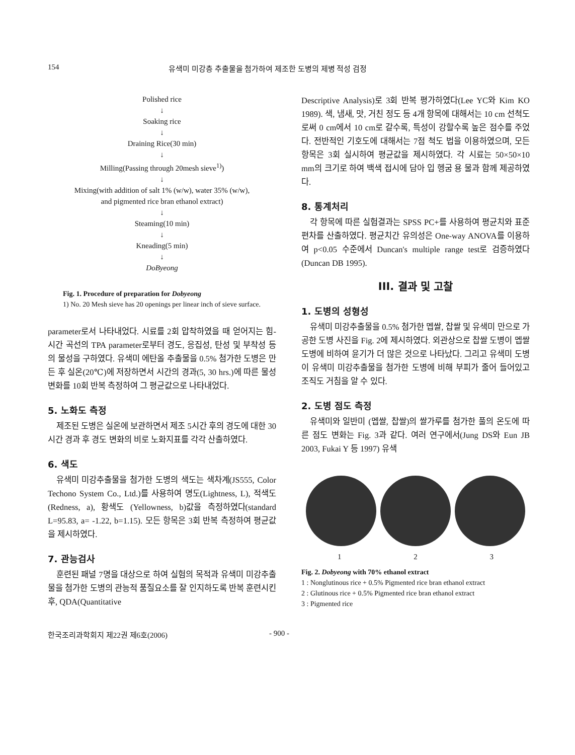154 유색미 미강층 추출물을 첨가하여 제조한 도병의 제병 적성 검정
Polished rice
↓
Soaking rice
↓
Draining Rice(30 min)
↓
Milling(Passing through 20mesh sieve<sup>1)</sup>)
↓
Mixing(with addition of salt 1% (w/w), water 35% (w/w),
and pigmented rice bran ethanol extract)
↓
Steaming(10 min)
↓
Kneading(5 min)
↓
DoByeong
Fig. 1. Procedure of preparation for Dobyeong
1) No. 20 Mesh sieve has 20 openings per linear inch of sieve surface.
parameter로서 나타내었다. 시료를 2회 압착하였을 때 얻어지는 힘-시간 곡선의 TPA parameter로부터 경도, 응집성, 탄성 및 부착성 등의 물성을 구하였다. 유색미 에탄올 추출물을 0.5% 첨가한 도병은 만든 후 실온(20℃)에 저장하면서 시간의 경과(5, 30 hrs.)에 따른 물성 변화를 10회 반복 측정하여 그 평균값으로 나타내었다.
5. 노화도 측정
제조된 도병은 실온에 보관하면서 제조 5시간 후의 경도에 대한 30시간 경과 후 경도 변화의 비로 노화지표를 각각 산출하였다.
6. 색도
유색미 미강추출물을 첨가한 도병의 색도는 색차계(JS555, Color Techono System Co., Ltd.)를 사용하여 명도(Lightness, L), 적색도(Redness, a), 황색도 (Yellowness, b)값을 측정하였다(standard L=95.83, a= -1.22, b=1.15). 모든 항목은 3회 반복 측정하여 평균값을 제시하였다.
7. 관능검사
훈련된 패널 7명을 대상으로 하여 실험의 목적과 유색미 미강추출물을 첨가한 도병의 관능적 품질요소를 잘 인지하도록 반복 훈련시킨 후, QDA(Quantitative
Descriptive Analysis)로 3회 반복 평가하였다(Lee YC와 Kim KO 1989). 색, 냄새, 맛, 거친 정도 등 4개 항목에 대해서는 10 cm 선척도로써 0 cm에서 10 cm로 갈수록, 특성이 강할수록 높은 점수를 주었다. 전반적인 기호도에 대해서는 7점 척도 법을 이용하였으며, 모든 항목은 3회 실시하여 평균값을 제시하였다. 각 시료는 50×50×10 mm의 크기로 하여 백색 접시에 담아 입 헹굼 용 물과 함께 제공하였다.
8. 통계처리
각 항목에 따른 실험결과는 SPSS PC+를 사용하여 평균치와 표준편차를 산출하였다. 평균치간 유의성은 One-way ANOVA를 이용하여 p<0.05 수준에서 Duncan's multiple range test로 검증하였다(Duncan DB 1995).
III. 결과 및 고찰
1. 도병의 성형성
유색미 미강추출물을 0.5% 첨가한 멥쌀, 찹쌀 및 유색미 만으로 가공한 도병 사진을 Fig. 2에 제시하였다. 외관상으로 찹쌀 도병이 멥쌀 도병에 비하여 윤기가 더 많은 것으로 나타났다. 그리고 유색미 도병이 유색미 미강추출물을 첨가한 도병에 비해 부피가 줄어 들어있고 조직도 거침을 알 수 있다.
2. 도병 점도 측정
유색미와 일반미 (멥쌀, 찹쌀)의 쌀가루를 첨가한 풀의 온도에 따른 점도 변화는 Fig. 3과 같다. 여러 연구에서(Jung DS와 Eun JB 2003, Fukai Y 등 1997) 유색
1 2 3
Fig. 2. Dobyeong with 70% ethanol extract
1 : Nonglutinous rice + 0.5% Pigmented rice bran ethanol extract
2 : Glutinous rice + 0.5% Pigmented rice bran ethanol extract
3 : Pigmented rice
한국조리과학회지 제22권 제6호(2006) - 900 -